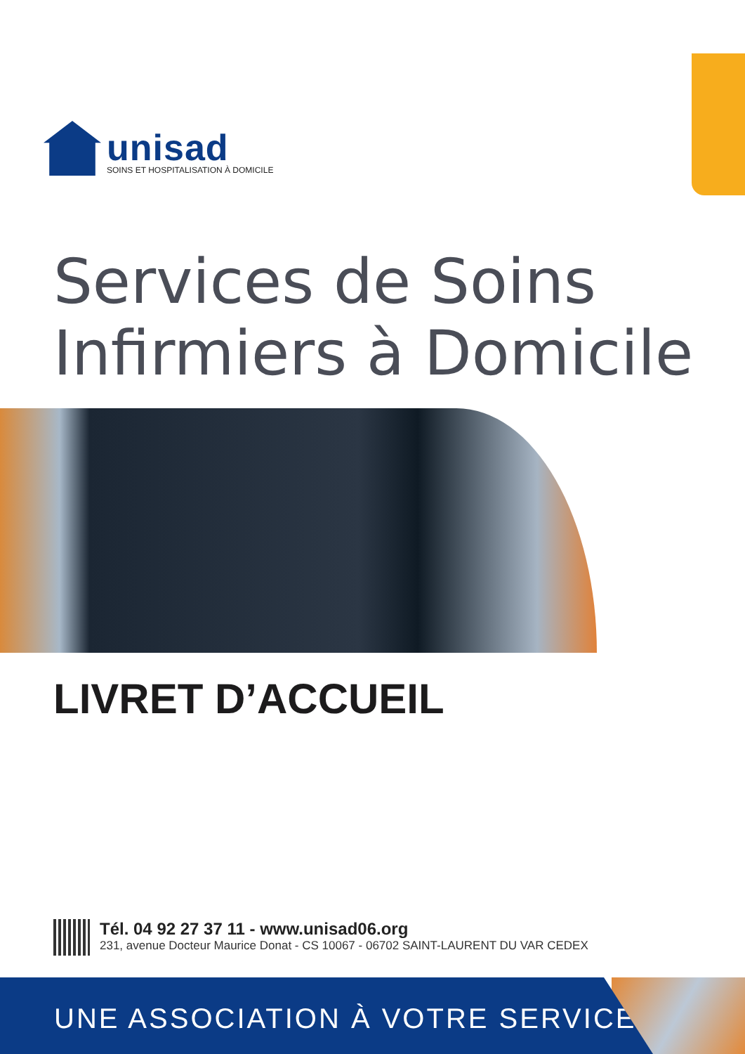unisad
SOINS ET HOSPITALISATION À DOMICILE
Services de Soins
Infirmiers à Domicile
LIVRET D’ACCUEIL
Tél. 04 92 27 37 11 - www.unisad06.org
231, avenue Docteur Maurice Donat - CS 10067 - 06702 SAINT-LAURENT DU VAR CEDEX
UNE ASSOCIATION À VOTRE SERVICE